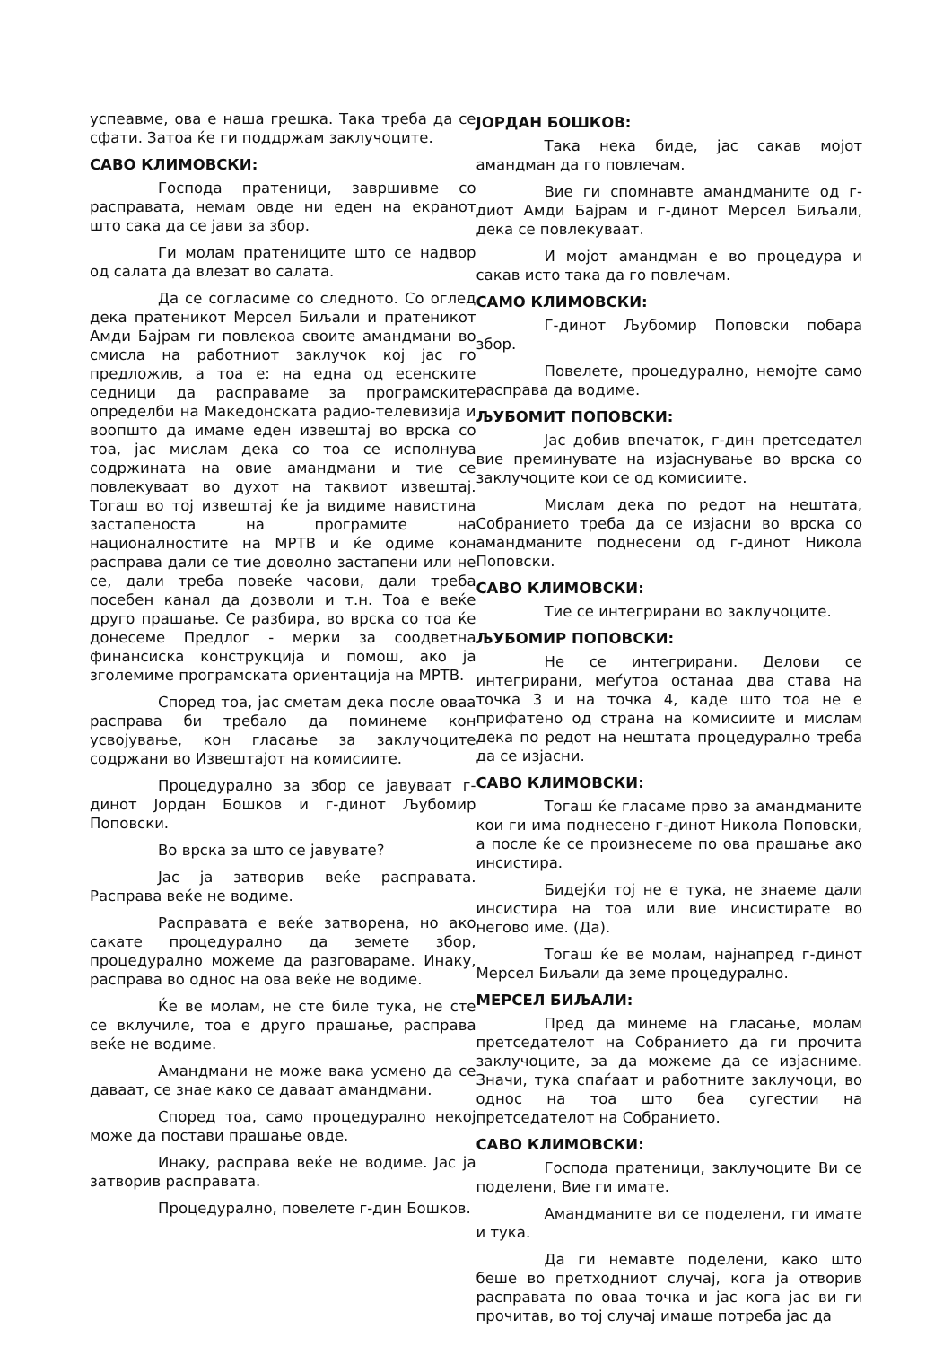успеавме, ова е наша грешка. Така треба да се сфати. Затоа ќе ги поддржам заклучоците.
САВО КЛИМОВСКИ:
Господа пратеници, завршивме со расправата, немам овде ни еден на екранот што сака да се јави за збор.
Ги молам пратениците што се надвор од салата да влезат во салата.
Да се согласиме со следното. Со оглед дека пратеникот Мерсел Биљали и пратеникот Амди Бајрам ги повлекоа своите амандмани во смисла на работниот заклучок кој јас го предложив, а тоа е: на една од есенските седници да расправаме за програмските определби на Македонската радио-телевизија и воопшто да имаме еден извештај во врска со тоа, јас мислам дека со тоа се исполнува содржината на овие амандмани и тие се повлекуваат во духот на таквиот извештај. Тогаш во тој извештај ќе ја видиме навистина застапеноста на програмите на националностите на МРТВ и ќе одиме кон расправа дали се тие доволно застапени или не се, дали треба повеќе часови, дали треба посебен канал да дозволи и т.н. Тоа е веќе друго прашање. Се разбира, во врска со тоа ќе донесеме Предлог - мерки за соодветна финансиска конструкција и помош, ако ја зголемиме програмската ориентација на МРТВ.
Според тоа, јас сметам дека после оваа расправа би требало да поминеме кон усвојување, кон гласање за заклучоците содржани во Извештајот на комисиите.
Процедурално за збор се јавуваат г-динот Јордан Бошков и г-динот Љубомир Поповски.
Во врска за што се јавувате?
Јас ја затворив веќе расправата. Расправа веќе не водиме.
Расправата е веќе затворена, но ако сакате процедурално да земете збор, процедурално можеме да разговараме. Инаку, расправа во однос на ова веќе не водиме.
Ќе ве молам, не сте биле тука, не сте се вклучиле, тоа е друго прашање, расправа веќе не водиме.
Амандмани не може вака усмено да се даваат, се знае како се даваат амандмани.
Според тоа, само процедурално некој може да постави прашање овде.
Инаку, расправа веќе не водиме. Јас ја затворив расправата.
Процедурално, повелете г-дин Бошков.
ЈОРДАН БОШКОВ:
Така нека биде, јас сакав мојот амандман да го повлечам.
Вие ги спомнавте амандманите од г-диот Амди Бајрам и г-динот Мерсел Биљали, дека се повлекуваат.
И мојот амандман е во процедура и сакав исто така да го повлечам.
САМО КЛИМОВСКИ:
Г-динот Љубомир Поповски побара збор.
Повелете, процедурално, немојте само расправа да водиме.
ЉУБОМИТ ПОПОВСКИ:
Јас добив впечаток, г-дин претседател вие преминувате на изјаснување во врска со заклучоците кои се од комисиите.
Мислам дека по редот на нештата, Собранието треба да се изјасни во врска со амандманите поднесени од г-динот Никола Поповски.
САВО КЛИМОВСКИ:
Тие се интегрирани во заклучоците.
ЉУБОМИР ПОПОВСКИ:
Не се интегрирани. Делови се интегрирани, меѓутоа останаа два става на точка 3 и на точка 4, каде што тоа не е прифатено од страна на комисиите и мислам дека по редот на нештата процедурално треба да се изјасни.
САВО КЛИМОВСКИ:
Тогаш ќе гласаме прво за амандманите кои ги има поднесено г-динот Никола Поповски, а после ќе се произнесеме по ова прашање ако инсистира.
Бидејќи тој не е тука, не знаеме дали инсистира на тоа или вие инсистирате во негово име. (Да).
Тогаш ќе ве молам, најнапред г-динот Мерсел Биљали да земе процедурално.
МЕРСЕЛ БИЉАЛИ:
Пред да минеме на гласање, молам претседателот на Собранието да ги прочита заклучоците, за да можеме да се изјасниме. Значи, тука спаѓаат и работните заклучоци, во однос на тоа што беа сугестии на претседателот на Собранието.
САВО КЛИМОВСКИ:
Господа пратеници, заклучоците Ви се поделени, Вие ги имате.
Амандманите ви се поделени, ги имате и тука.
Да ги немавте поделени, како што беше во претходниот случај, кога ја отворив расправата по оваа точка и јас кога јас ви ги прочитав, во тој случај имаше потреба јас да